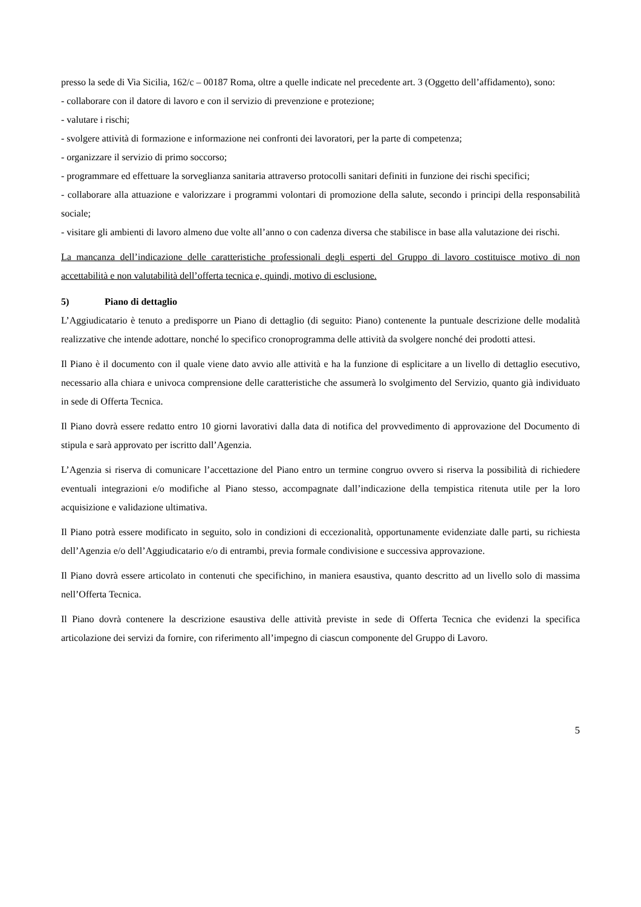presso la sede di Via Sicilia, 162/c – 00187 Roma, oltre a quelle indicate nel precedente art. 3 (Oggetto dell’affidamento), sono:
- collaborare con il datore di lavoro e con il servizio di prevenzione e protezione;
- valutare i rischi;
- svolgere attività di formazione e informazione nei confronti dei lavoratori, per la parte di competenza;
- organizzare il servizio di primo soccorso;
- programmare ed effettuare la sorveglianza sanitaria attraverso protocolli sanitari definiti in funzione dei rischi specifici;
- collaborare alla attuazione e valorizzare i programmi volontari di promozione della salute, secondo i principi della responsabilità sociale;
- visitare gli ambienti di lavoro almeno due volte all’anno o con cadenza diversa che stabilisce in base alla valutazione dei rischi.
La mancanza dell’indicazione delle caratteristiche professionali degli esperti del Gruppo di lavoro costituisce motivo di non accettabilità e non valutabilità dell’offerta tecnica e, quindi, motivo di esclusione.
5) Piano di dettaglio
L’Aggiudicatario è tenuto a predisporre un Piano di dettaglio (di seguito: Piano) contenente la puntuale descrizione delle modalità realizzative che intende adottare, nonché lo specifico cronoprogramma delle attività da svolgere nonché dei prodotti attesi.
Il Piano è il documento con il quale viene dato avvio alle attività e ha la funzione di esplicitare a un livello di dettaglio esecutivo, necessario alla chiara e univoca comprensione delle caratteristiche che assumerà lo svolgimento del Servizio, quanto già individuato in sede di Offerta Tecnica.
Il Piano dovrà essere redatto entro 10 giorni lavorativi dalla data di notifica del provvedimento di approvazione del Documento di stipula e sarà approvato per iscritto dall’Agenzia.
L’Agenzia si riserva di comunicare l’accettazione del Piano entro un termine congruo ovvero si riserva la possibilità di richiedere eventuali integrazioni e/o modifiche al Piano stesso, accompagnate dall’indicazione della tempistica ritenuta utile per la loro acquisizione e validazione ultimativa.
Il Piano potrà essere modificato in seguito, solo in condizioni di eccezionalità, opportunamente evidenziate dalle parti, su richiesta dell’Agenzia e/o dell’Aggiudicatario e/o di entrambi, previa formale condivisione e successiva approvazione.
Il Piano dovrà essere articolato in contenuti che specifichino, in maniera esaustiva, quanto descritto ad un livello solo di massima nell’Offerta Tecnica.
Il Piano dovrà contenere la descrizione esaustiva delle attività previste in sede di Offerta Tecnica che evidenzi la specifica articolazione dei servizi da fornire, con riferimento all’impegno di ciascun componente del Gruppo di Lavoro.
5